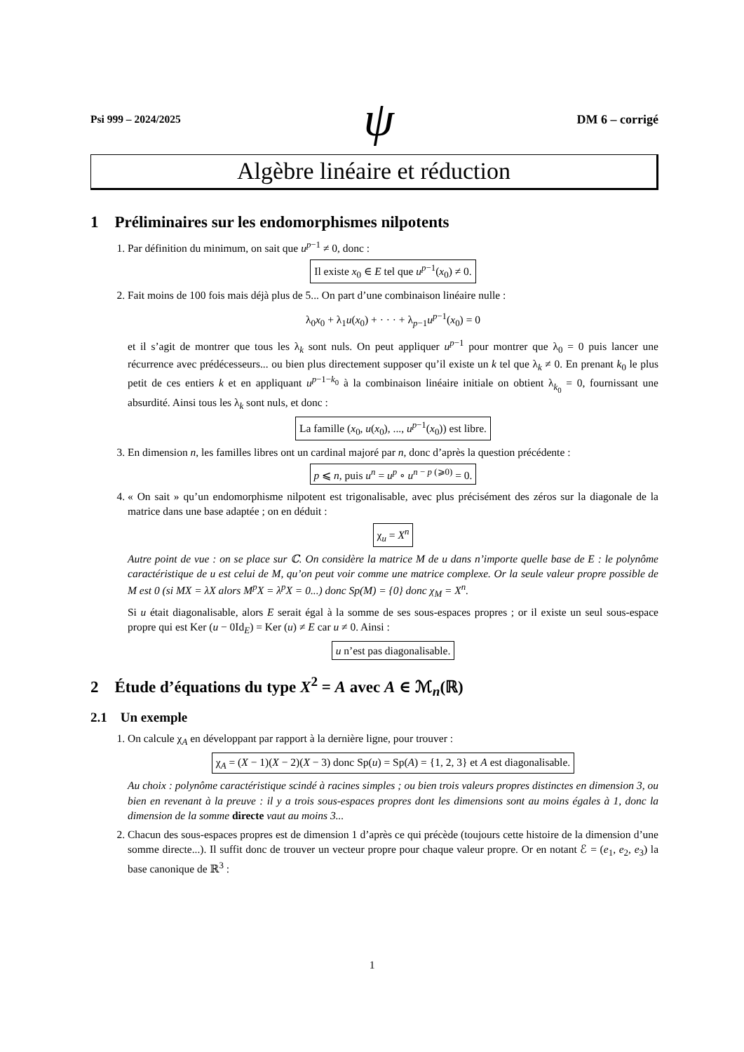Psi 999 – 2024/2025 ψ DM 6 – corrigé
Algèbre linéaire et réduction
1 Préliminaires sur les endomorphismes nilpotents
1. Par définition du minimum, on sait que u<sup>p−1</sup> ≠ 0, donc :
Il existe x<sub>0</sub> ∈ E tel que u<sup>p−1</sup>(x<sub>0</sub>) ≠ 0.
2. Fait moins de 100 fois mais déjà plus de 5... On part d’une combinaison linéaire nulle :
λ<sub>0</sub>x<sub>0</sub> + λ<sub>1</sub>u(x<sub>0</sub>) + · · · + λ<sub>p−1</sub>u<sup>p−1</sup>(x<sub>0</sub>) = 0
et il s’agit de montrer que tous les λ<sub>k</sub> sont nuls. On peut appliquer u<sup>p−1</sup> pour montrer que λ<sub>0</sub> = 0 puis lancer une récurrence avec prédécesseurs... ou bien plus directement supposer qu’il existe un k tel que λ<sub>k</sub> ≠ 0. En prenant k<sub>0</sub> le plus petit de ces entiers k et en appliquant u<sup>p−1−k<sub>0</sub></sup> à la combinaison linéaire initiale on obtient λ<sub>k<sub>0</sub></sub> = 0, fournissant une absurdité. Ainsi tous les λ<sub>k</sub> sont nuls, et donc :
La famille (x<sub>0</sub>, u(x<sub>0</sub>), ..., u<sup>p−1</sup>(x<sub>0</sub>)) est libre.
3. En dimension n, les familles libres ont un cardinal majoré par n, donc d’après la question précédente :
p ⩽ n, puis u<sup>n</sup> = u<sup>p</sup> ∘ u<sup>n − p (⩾0)</sup> = 0.
4. « On sait » qu’un endomorphisme nilpotent est trigonalisable, avec plus précisément des zéros sur la diagonale de la matrice dans une base adaptée ; on en déduit :
χ<sub>u</sub> = X<sup>n</sup>
Autre point de vue : on se place sur ℂ. On considère la matrice M de u dans n’importe quelle base de E : le polynôme caractéristique de u est celui de M, qu’on peut voir comme une matrice complexe. Or la seule valeur propre possible de M est 0 (si MX = λX alors M<sup>p</sup>X = λ<sup>p</sup>X = 0...) donc Sp(M) = {0} donc χ<sub>M</sub> = X<sup>n</sup>.
Si u était diagonalisable, alors E serait égal à la somme de ses sous-espaces propres ; or il existe un seul sous-espace propre qui est Ker (u − 0Id<sub>E</sub>) = Ker (u) ≠ E car u ≠ 0. Ainsi :
u n’est pas diagonalisable.
2 Étude d’équations du type X<sup>2</sup> = A avec A ∈ ℳ<sub>n</sub>(ℝ)
2.1 Un exemple
1. On calcule χ<sub>A</sub> en développant par rapport à la dernière ligne, pour trouver :
χ<sub>A</sub> = (X − 1)(X − 2)(X − 3) donc Sp(u) = Sp(A) = {1, 2, 3} et A est diagonalisable.
Au choix : polynôme caractéristique scindé à racines simples ; ou bien trois valeurs propres distinctes en dimension 3, ou bien en revenant à la preuve : il y a trois sous-espaces propres dont les dimensions sont au moins égales à 1, donc la dimension de la somme directe vaut au moins 3...
2. Chacun des sous-espaces propres est de dimension 1 d’après ce qui précède (toujours cette histoire de la dimension d’une somme directe...). Il suffit donc de trouver un vecteur propre pour chaque valeur propre. Or en notant ℰ = (e<sub>1</sub>, e<sub>2</sub>, e<sub>3</sub>) la base canonique de ℝ<sup>3</sup> :
1